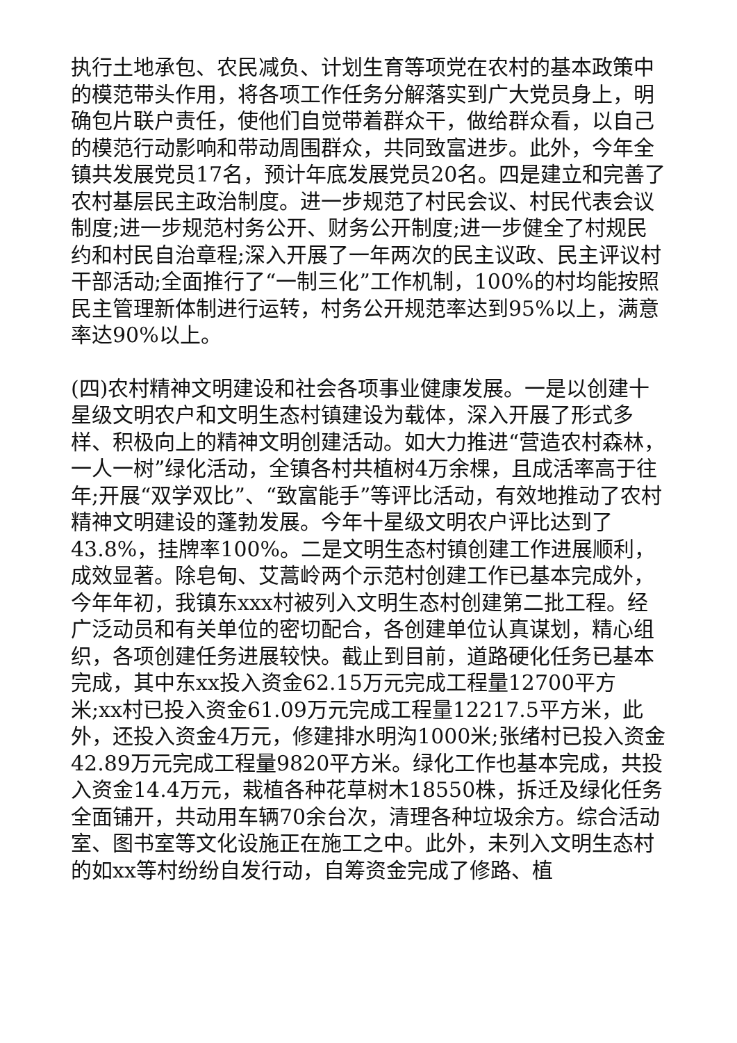执行土地承包、农民减负、计划生育等项党在农村的基本政策中的模范带头作用，将各项工作任务分解落实到广大党员身上，明确包片联户责任，使他们自觉带着群众干，做给群众看，以自己的模范行动影响和带动周围群众，共同致富进步。此外，今年全镇共发展党员17名，预计年底发展党员20名。四是建立和完善了农村基层民主政治制度。进一步规范了村民会议、村民代表会议制度;进一步规范村务公开、财务公开制度;进一步健全了村规民约和村民自治章程;深入开展了一年两次的民主议政、民主评议村干部活动;全面推行了“一制三化”工作机制，100%的村均能按照民主管理新体制进行运转，村务公开规范率达到95%以上，满意率达90%以上。
(四)农村精神文明建设和社会各项事业健康发展。一是以创建十星级文明农户和文明生态村镇建设为载体，深入开展了形式多样、积极向上的精神文明创建活动。如大力推进“营造农村森林，一人一树”绿化活动，全镇各村共植树4万余棵，且成活率高于往年;开展“双学双比”、“致富能手”等评比活动，有效地推动了农村精神文明建设的蓬勃发展。今年十星级文明农户评比达到了43.8%，挂牌率100%。二是文明生态村镇创建工作进展顺利，成效显著。除皂甸、艾蒿岭两个示范村创建工作已基本完成外，今年年初，我镇东xxx村被列入文明生态村创建第二批工程。经广泛动员和有关单位的密切配合，各创建单位认真谋划，精心组织，各项创建任务进展较快。截止到目前，道路硬化任务已基本完成，其中东xx投入资金62.15万元完成工程量12700平方米;xx村已投入资金61.09万元完成工程量12217.5平方米，此外，还投入资金4万元，修建排水明沟1000米;张绪村已投入资金42.89万元完成工程量9820平方米。绿化工作也基本完成，共投入资金14.4万元，栽植各种花草树木18550株，拆迁及绿化任务全面铺开，共动用车辆70余台次，清理各种垃圾余方。综合活动室、图书室等文化设施正在施工之中。此外，未列入文明生态村的如xx等村纷纷自发行动，自筹资金完成了修路、植